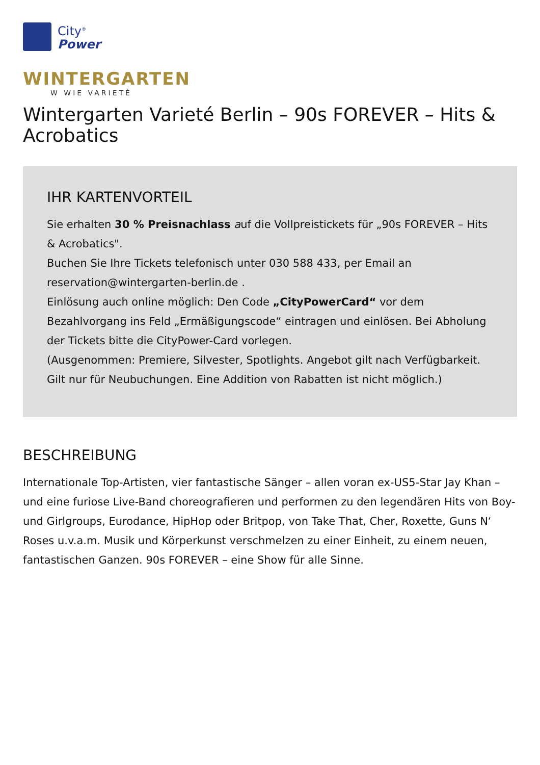City<sup>®</sup>
Power
WINTERGARTEN
W WIE VARIETÉ
Wintergarten Varieté Berlin – 90s FOREVER – Hits & Acrobatics
IHR KARTENVORTEIL
Sie erhalten 30 % Preisnachlass auf die Vollpreistickets für „90s FOREVER – Hits & Acrobatics".
Buchen Sie Ihre Tickets telefonisch unter 030 588 433, per Email an reservation@wintergarten-berlin.de .
Einlösung auch online möglich: Den Code „CityPowerCard“ vor dem Bezahlvorgang ins Feld „Ermäßigungscode“ eintragen und einlösen. Bei Abholung der Tickets bitte die CityPower-Card vorlegen.
(Ausgenommen: Premiere, Silvester, Spotlights. Angebot gilt nach Verfügbarkeit. Gilt nur für Neubuchungen. Eine Addition von Rabatten ist nicht möglich.)
BESCHREIBUNG
Internationale Top-Artisten, vier fantastische Sänger – allen voran ex-US5-Star Jay Khan – und eine furiose Live-Band choreografieren und performen zu den legendären Hits von Boy- und Girlgroups, Eurodance, HipHop oder Britpop, von Take That, Cher, Roxette, Guns N‘ Roses u.v.a.m. Musik und Körperkunst verschmelzen zu einer Einheit, zu einem neuen, fantastischen Ganzen. 90s FOREVER – eine Show für alle Sinne.